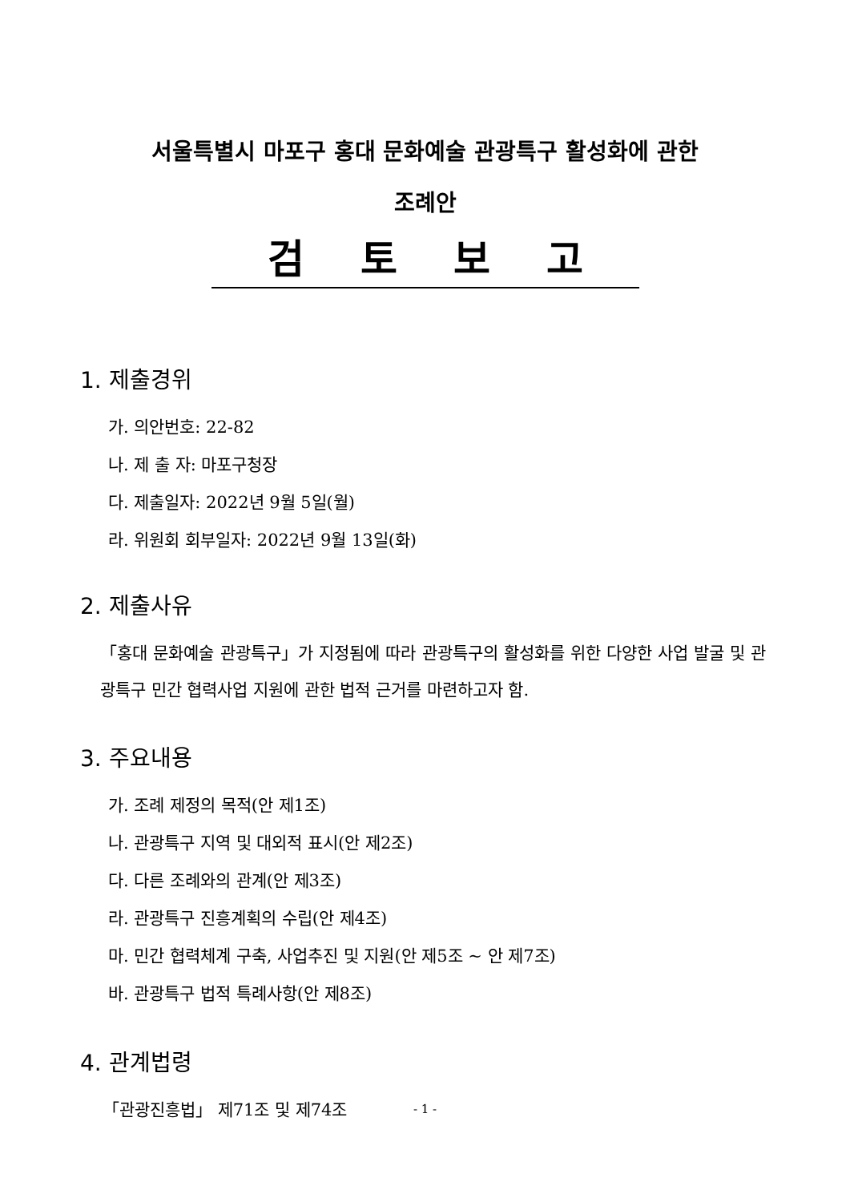서울특별시 마포구 홍대 문화예술 관광특구 활성화에 관한
조례안
검토보고
1. 제출경위
가. 의안번호: 22-82
나. 제 출 자: 마포구청장
다. 제출일자: 2022년 9월 5일(월)
라. 위원회 회부일자: 2022년 9월 13일(화)
2. 제출사유
「홍대 문화예술 관광특구」가 지정됨에 따라 관광특구의 활성화를 위한 다양한 사업 발굴 및 관광특구 민간 협력사업 지원에 관한 법적 근거를 마련하고자 함.
3. 주요내용
가. 조례 제정의 목적(안 제1조)
나. 관광특구 지역 및 대외적 표시(안 제2조)
다. 다른 조례와의 관계(안 제3조)
라. 관광특구 진흥계획의 수립(안 제4조)
마. 민간 협력체계 구축, 사업추진 및 지원(안 제5조 ~ 안 제7조)
바. 관광특구 법적 특례사항(안 제8조)
4. 관계법령
「관광진흥법」 제71조 및 제74조
- 1 -